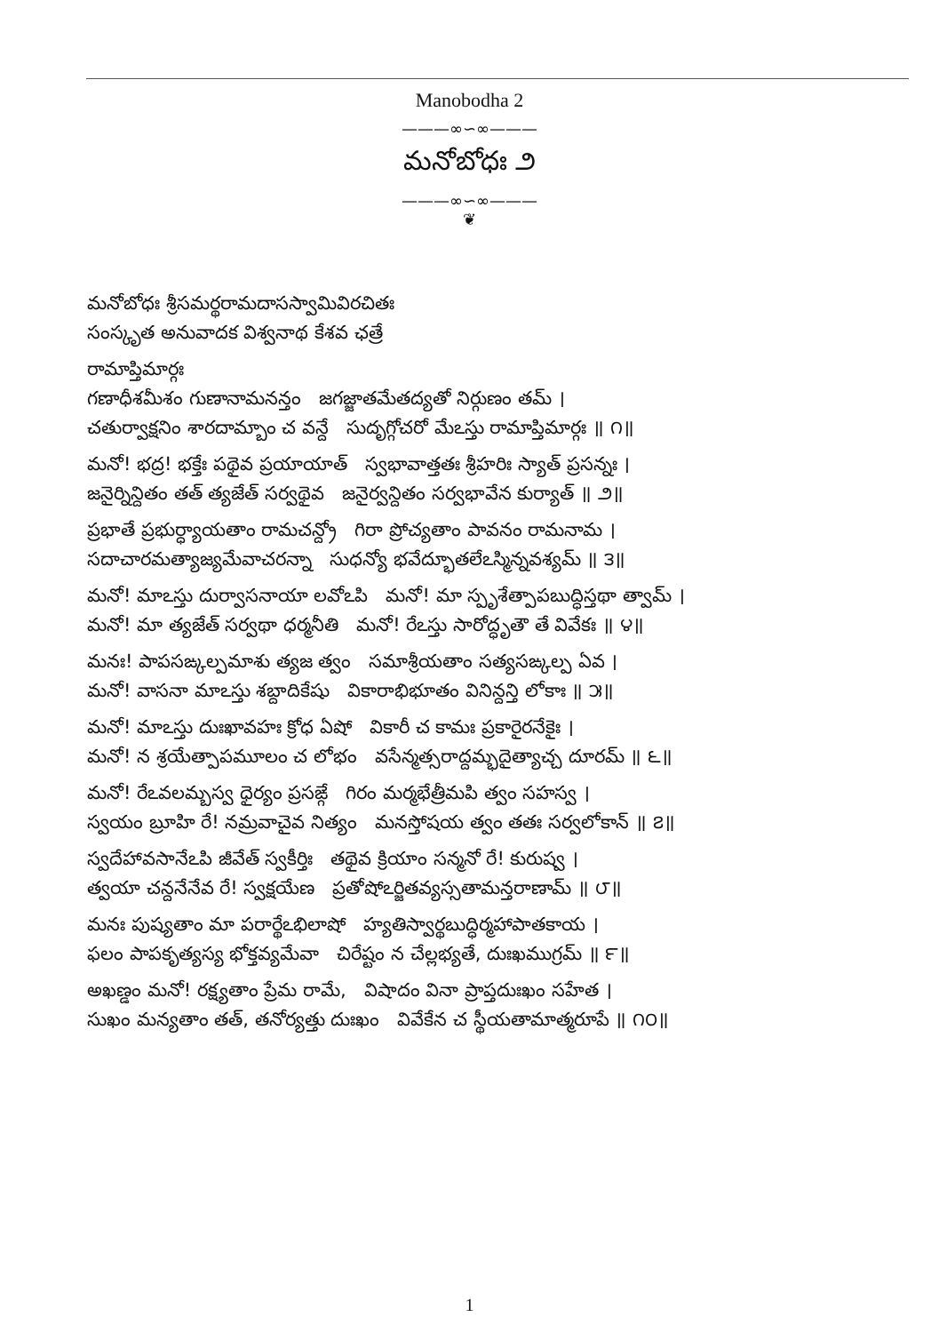Manobodha 2
———∞∽∞———
మనోబోధః ౨
———∞∽∞———
❦
మనోబోధః శ్రీసమర్థరామదాసస్వామివిరచితః
సంస్కృత అనువాదక విశ్వనాథ కేశవ ఛత్రే
రామాప్తిమార్గః
గణాధీశమీశం గుణానామనన్తం జగజ్జాతమేతద్యతో నిర్గుణం తమ్ ।
చతుర్వాక్షనిం శారదామ్బాం చ వన్దే సుదృగ్గోచరో మేఽస్తు రామాప్తిమార్గః ॥ ౧॥
మనో! భద్ర! భక్తేః పథైవ ప్రయాయాత్ స్వభావాత్తతః శ్రీహరిః స్యాత్ ప్రసన్నః ।
జనైర్నిన్దితం తత్ త్యజేత్ సర్వథైవ జనైర్వన్దితం సర్వభావేన కుర్యాత్ ॥ ౨॥
ప్రభాతే ప్రభుర్ధ్యాయతాం రామచన్ద్రో గిరా ప్రోచ్యతాం పావనం రామనామ ।
సదాచారమత్యాజ్యమేవాచరన్నా సుధన్యో భవేద్భూతలేఽస్మిన్నవశ్యమ్ ॥ ౩॥
మనో! మాఽస్తు దుర్వాసనాయా లవోఽపి మనో! మా స్పృశేత్పాపబుద్ధిస్తథా త్వామ్ ।
మనో! మా త్యజేత్ సర్వథా ధర్మనీతి మనో! రేఽస్తు సారోద్ధృతౌ తే వివేకః ॥ ౪॥
మనః! పాపసఙ్కల్పమాశు త్యజ త్వం సమాశ్రీయతాం సత్యసఙ్కల్ప ఏవ ।
మనో! వాసనా మాఽస్తు శబ్దాదికేషు వికారాభిభూతం వినిన్దన్తి లోకాః ॥ ౫॥
మనో! మాఽస్తు దుఃఖావహః క్రోధ ఏషో వికారీ చ కామః ప్రకారైరనేకైః ।
మనో! న శ్రయేత్పాపమూలం చ లోభం వసేన్మత్సరాద్దమ్భదైత్యాచ్చ దూరమ్ ॥ ౬॥
మనో! రేఽవలమ్బస్వ ధైర్యం ప్రసఙ్గే గిరం మర్మభేత్రీమపి త్వం సహస్వ ।
స్వయం బ్రూహి రే! నమ్రవాచైవ నిత్యం మనస్తోషయ త్వం తతః సర్వలోకాన్ ॥ ౭॥
స్వదేహావసానేఽపి జీవేత్ స్వకీర్తిః తథైవ క్రియాం సన్మనో రే! కురుష్వ ।
త్వయా చన్దనేనేవ రే! స్వక్షయేణ ప్రతోషోఽర్జితవ్యస్సతామన్తరాణామ్ ॥ ౮॥
మనః పుష్యతాం మా పరార్థేఽభిలాషో హ్యతిస్వార్థబుద్ధిర్మహాపాతకాయ ।
ఫలం పాపకృత్యస్య భోక్తవ్యమేవా చిరేష్టం న చేల్లభ్యతే, దుఃఖముగ్రమ్ ॥ ౯॥
అఖణ్డం మనో! రక్ష్యతాం ప్రేమ రామే, విషాదం వినా ప్రాప్తదుఃఖం సహేత ।
సుఖం మన్యతాం తత్, తనోర్యత్తు దుఃఖం వివేకేన చ స్థీయతామాత్మరూపే ॥ ౧౦॥
1